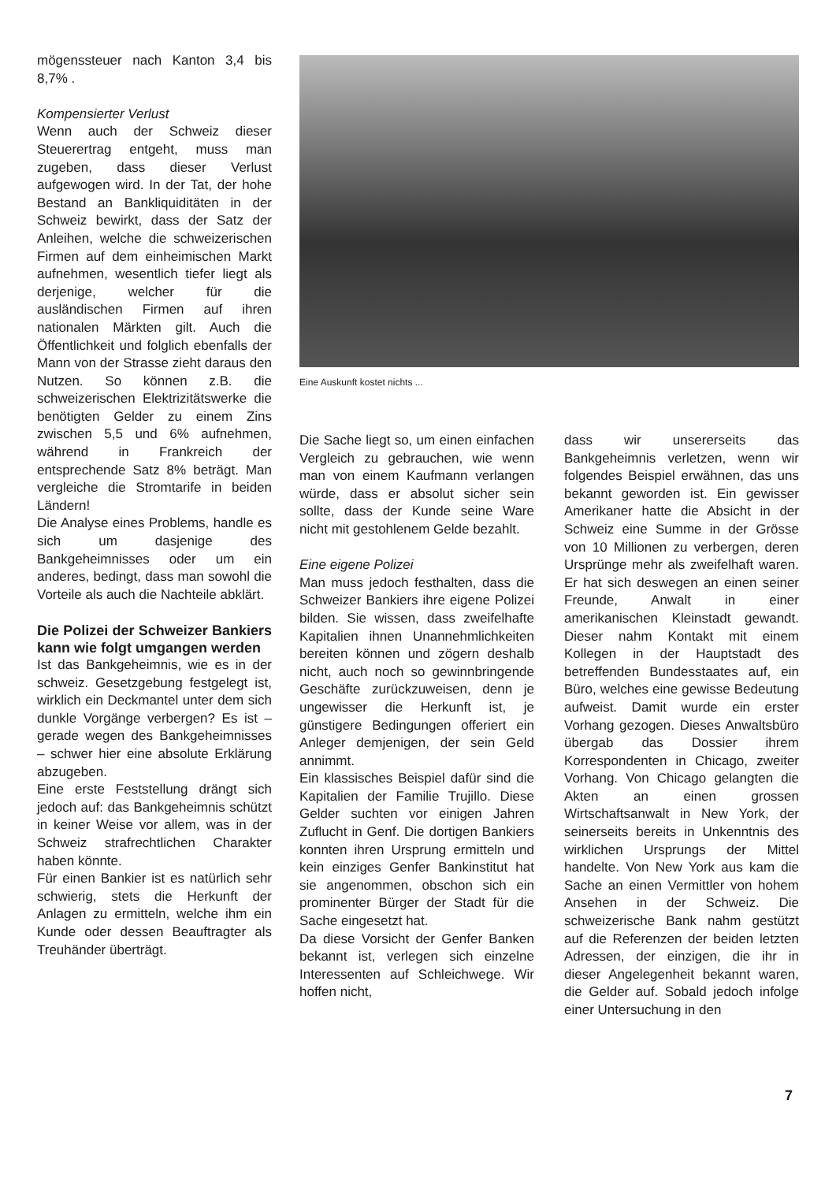mögenssteuer nach Kanton 3,4 bis 8,7% .
Kompensierter Verlust
Wenn auch der Schweiz dieser Steuerertrag entgeht, muss man zugeben, dass dieser Verlust aufgewogen wird. In der Tat, der hohe Bestand an Bankliquiditäten in der Schweiz bewirkt, dass der Satz der Anleihen, welche die schweizerischen Firmen auf dem einheimischen Markt aufnehmen, wesentlich tiefer liegt als derjenige, welcher für die ausländischen Firmen auf ihren nationalen Märkten gilt. Auch die Öffentlichkeit und folglich ebenfalls der Mann von der Strasse zieht daraus den Nutzen. So können z.B. die schweizerischen Elektrizitätswerke die benötigten Gelder zu einem Zins zwischen 5,5 und 6% aufnehmen, während in Frankreich der entsprechende Satz 8% beträgt. Man vergleiche die Stromtarife in beiden Ländern!
Die Analyse eines Problems, handle es sich um dasjenige des Bankgeheimnisses oder um ein anderes, bedingt, dass man sowohl die Vorteile als auch die Nachteile abklärt.
Die Polizei der Schweizer Bankiers kann wie folgt umgangen werden
Ist das Bankgeheimnis, wie es in der schweiz. Gesetzgebung festgelegt ist, wirklich ein Deckmantel unter dem sich dunkle Vorgänge verbergen? Es ist – gerade wegen des Bankgeheimnisses – schwer hier eine absolute Erklärung abzugeben.
Eine erste Feststellung drängt sich jedoch auf: das Bankgeheimnis schützt in keiner Weise vor allem, was in der Schweiz strafrechtlichen Charakter haben könnte.
Für einen Bankier ist es natürlich sehr schwierig, stets die Herkunft der Anlagen zu ermitteln, welche ihm ein Kunde oder dessen Beauftragter als Treuhänder überträgt.
Eine Auskunft kostet nichts ...
Die Sache liegt so, um einen einfachen Vergleich zu gebrauchen, wie wenn man von einem Kaufmann verlangen würde, dass er absolut sicher sein sollte, dass der Kunde seine Ware nicht mit gestohlenem Gelde bezahlt.
Eine eigene Polizei
Man muss jedoch festhalten, dass die Schweizer Bankiers ihre eigene Polizei bilden. Sie wissen, dass zweifelhafte Kapitalien ihnen Unannehmlichkeiten bereiten können und zögern deshalb nicht, auch noch so gewinnbringende Geschäfte zurückzuweisen, denn je ungewisser die Herkunft ist, je günstigere Bedingungen offeriert ein Anleger demjenigen, der sein Geld annimmt.
Ein klassisches Beispiel dafür sind die Kapitalien der Familie Trujillo. Diese Gelder suchten vor einigen Jahren Zuflucht in Genf. Die dortigen Bankiers konnten ihren Ursprung ermitteln und kein einziges Genfer Bankinstitut hat sie angenommen, obschon sich ein prominenter Bürger der Stadt für die Sache eingesetzt hat.
Da diese Vorsicht der Genfer Banken bekannt ist, verlegen sich einzelne Interessenten auf Schleichwege. Wir hoffen nicht,
dass wir unsererseits das Bankgeheimnis verletzen, wenn wir folgendes Beispiel erwähnen, das uns bekannt geworden ist. Ein gewisser Amerikaner hatte die Absicht in der Schweiz eine Summe in der Grösse von 10 Millionen zu verbergen, deren Ursprünge mehr als zweifelhaft waren. Er hat sich deswegen an einen seiner Freunde, Anwalt in einer amerikanischen Kleinstadt gewandt. Dieser nahm Kontakt mit einem Kollegen in der Hauptstadt des betreffenden Bundesstaates auf, ein Büro, welches eine gewisse Bedeutung aufweist. Damit wurde ein erster Vorhang gezogen. Dieses Anwaltsbüro übergab das Dossier ihrem Korrespondenten in Chicago, zweiter Vorhang. Von Chicago gelangten die Akten an einen grossen Wirtschaftsanwalt in New York, der seinerseits bereits in Unkenntnis des wirklichen Ursprungs der Mittel handelte. Von New York aus kam die Sache an einen Vermittler von hohem Ansehen in der Schweiz. Die schweizerische Bank nahm gestützt auf die Referenzen der beiden letzten Adressen, der einzigen, die ihr in dieser Angelegenheit bekannt waren, die Gelder auf. Sobald jedoch infolge einer Untersuchung in den
7